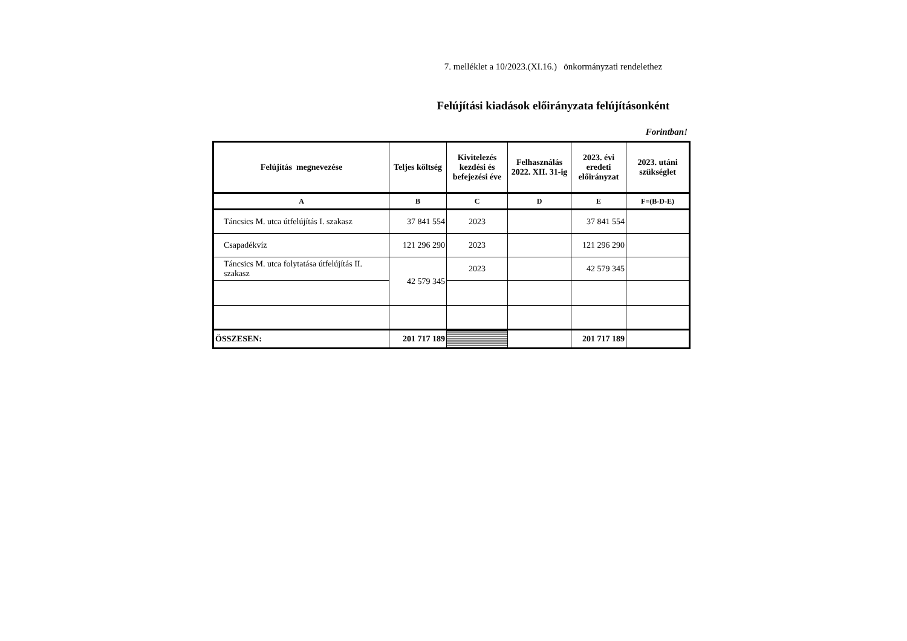7. melléklet a 10/2023.(XI.16.) önkormányzati rendelethez
Felújítási kiadások előirányzata felújításonként
Forintban!
| Felújítás megnevezése | Teljes költség | Kivitelezés kezdési és befejezési éve | Felhasználás 2022. XII. 31-ig | 2023. évi eredeti előirányzat | 2023. utáni szükséglet |
| --- | --- | --- | --- | --- | --- |
| A | B | C | D | E | F=(B-D-E) |
| Táncsics M. utca útfelújítás I. szakasz | 37 841 554 | 2023 | | 37 841 554 | |
| Csapadékvíz | 121 296 290 | 2023 | | 121 296 290 | |
| Táncsics M. utca folytatása útfelújítás II. szakasz | 42 579 345 | 2023 | | 42 579 345 | |
| ÖSSZESEN: | 201 717 189 | | | 201 717 189 | |